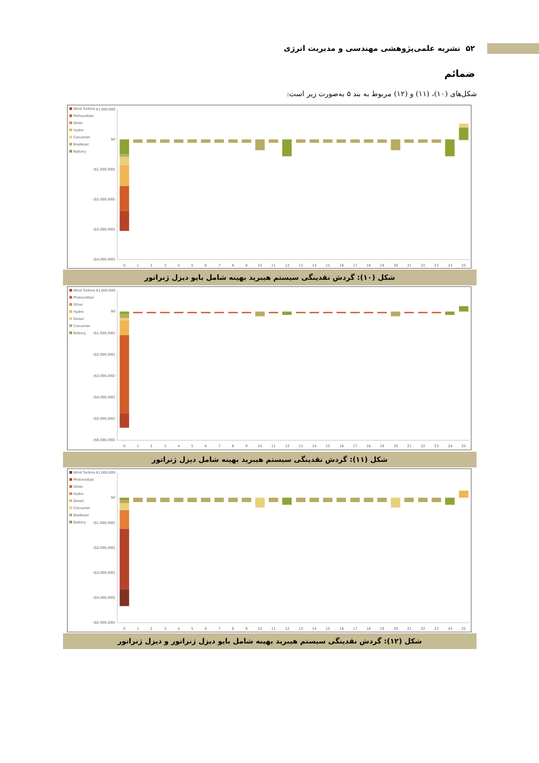۵۲ نشریه علمی‌پژوهشی مهندسی و مدیریت انرژی
ضمائم
شکل‌های (۱۰)، (۱۱) و (۱۲) مربوط به بند ۵ به‌صورت زیر است:
Wind Turbine
Pothovoltaic
Other
Hydro
Converter
Biodiesel
Battery
$1,000,000
$0
($1,000,000)
($2,000,000)
($3,000,000)
($4,000,000)
0
1
2
3
4
5
6
7
8
9
10
11
12
13
14
15
16
17
18
19
20
21
22
23
24
25
شکل (۱۰): گردش نقدینگی سیستم هیبرید بهینه شامل بایو دیزل ژنراتور
Wind Turbine
Photovoltaic
Other
Hydro
Diesel
Converter
Battery
$1,000,000
$0
($1,000,000)
($2,000,000)
($3,000,000)
($4,000,000)
($5,000,000)
($6,000,000)
0
1
2
3
4
5
6
7
8
9
10
11
12
13
14
15
16
17
18
19
20
21
22
23
24
25
شکل (۱۱): گردش نقدینگی سیستم هیبرید بهینه شامل دیزل ژنراتور
Wind Turbine
Photovoltaic
Other
Hydro
Diesel
Converter
Biodiesel
Battery
$1,000,000
$0
($1,000,000)
($2,000,000)
($3,000,000)
($4,000,000)
($5,000,000)
0
1
2
3
4
5
6
7
8
9
10
11
12
13
14
15
16
17
18
19
20
21
22
23
24
25
شکل (۱۲): گردش نقدینگی سیستم هیبرید بهینه شامل بایو دیزل ژنراتور و دیزل ژنراتور